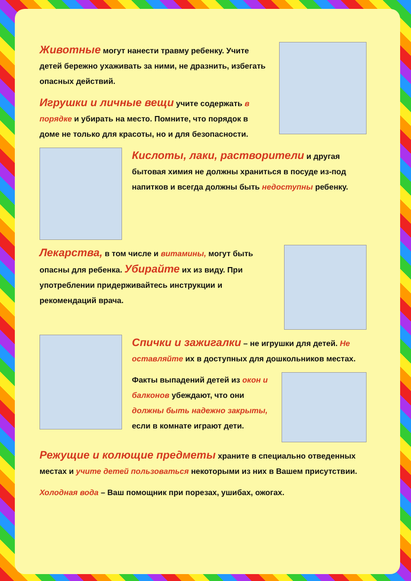Животные могут нанести травму ребенку. Учите детей бережно ухаживать за ними, не дразнить, избегать опасных действий.
Игрушки и личные вещи учите содержать в порядке и убирать на место. Помните, что порядок в доме не только для красоты, но и для безопасности.
Кислоты, лаки, растворители и другая бытовая химия не должны храниться в посуде из-под напитков и всегда должны быть недоступны ребенку.
Лекарства, в том числе и витамины, могут быть опасны для ребенка. Убирайте их из виду. При употреблении придерживайтесь инструкции и рекомендаций врача.
Спички и зажигалки – не игрушки для детей. Не оставляйте их в доступных для дошкольников местах.
Факты выпадений детей из окон и балконов убеждают, что они должны быть надежно закрыты, если в комнате играют дети.
Режущие и колющие предметы храните в специально отведенных местах и учите детей пользоваться некоторыми из них в Вашем присутствии.
Холодная вода – Ваш помощник при порезах, ушибах, ожогах.